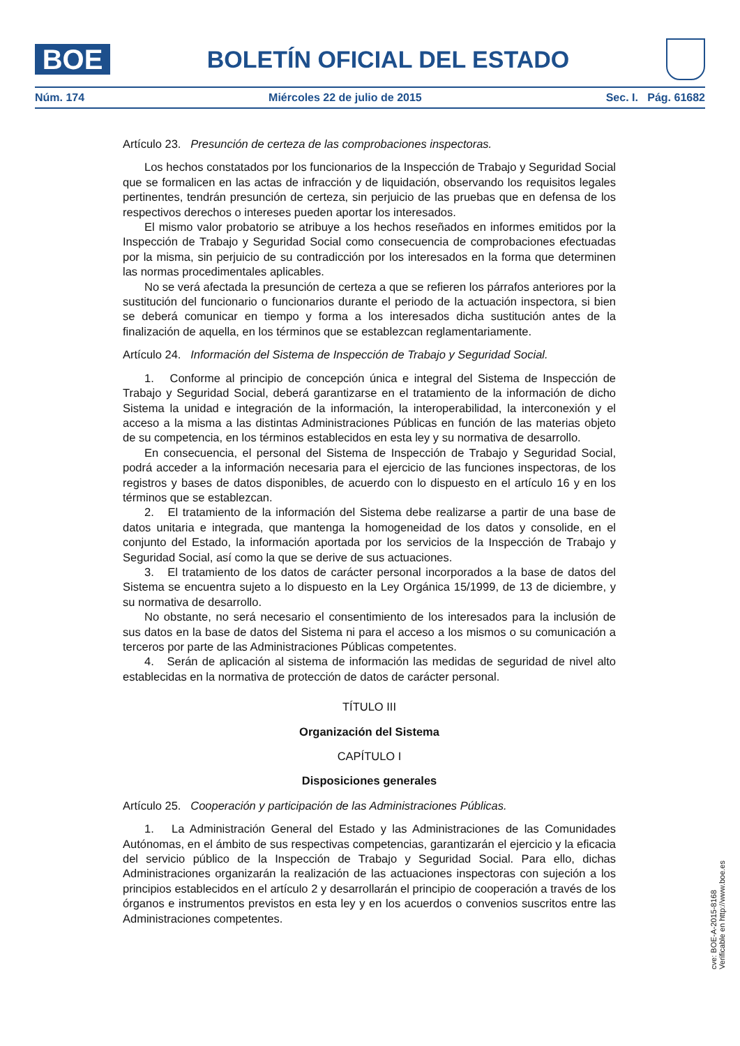BOE
BOLETÍN OFICIAL DEL ESTADO
Núm. 174 Miércoles 22 de julio de 2015 Sec. I. Pág. 61682
Artículo 23. Presunción de certeza de las comprobaciones inspectoras.
Los hechos constatados por los funcionarios de la Inspección de Trabajo y Seguridad Social que se formalicen en las actas de infracción y de liquidación, observando los requisitos legales pertinentes, tendrán presunción de certeza, sin perjuicio de las pruebas que en defensa de los respectivos derechos o intereses pueden aportar los interesados.
El mismo valor probatorio se atribuye a los hechos reseñados en informes emitidos por la Inspección de Trabajo y Seguridad Social como consecuencia de comprobaciones efectuadas por la misma, sin perjuicio de su contradicción por los interesados en la forma que determinen las normas procedimentales aplicables.
No se verá afectada la presunción de certeza a que se refieren los párrafos anteriores por la sustitución del funcionario o funcionarios durante el periodo de la actuación inspectora, si bien se deberá comunicar en tiempo y forma a los interesados dicha sustitución antes de la finalización de aquella, en los términos que se establezcan reglamentariamente.
Artículo 24. Información del Sistema de Inspección de Trabajo y Seguridad Social.
1. Conforme al principio de concepción única e integral del Sistema de Inspección de Trabajo y Seguridad Social, deberá garantizarse en el tratamiento de la información de dicho Sistema la unidad e integración de la información, la interoperabilidad, la interconexión y el acceso a la misma a las distintas Administraciones Públicas en función de las materias objeto de su competencia, en los términos establecidos en esta ley y su normativa de desarrollo.
En consecuencia, el personal del Sistema de Inspección de Trabajo y Seguridad Social, podrá acceder a la información necesaria para el ejercicio de las funciones inspectoras, de los registros y bases de datos disponibles, de acuerdo con lo dispuesto en el artículo 16 y en los términos que se establezcan.
2. El tratamiento de la información del Sistema debe realizarse a partir de una base de datos unitaria e integrada, que mantenga la homogeneidad de los datos y consolide, en el conjunto del Estado, la información aportada por los servicios de la Inspección de Trabajo y Seguridad Social, así como la que se derive de sus actuaciones.
3. El tratamiento de los datos de carácter personal incorporados a la base de datos del Sistema se encuentra sujeto a lo dispuesto en la Ley Orgánica 15/1999, de 13 de diciembre, y su normativa de desarrollo.
No obstante, no será necesario el consentimiento de los interesados para la inclusión de sus datos en la base de datos del Sistema ni para el acceso a los mismos o su comunicación a terceros por parte de las Administraciones Públicas competentes.
4. Serán de aplicación al sistema de información las medidas de seguridad de nivel alto establecidas en la normativa de protección de datos de carácter personal.
TÍTULO III
Organización del Sistema
CAPÍTULO I
Disposiciones generales
Artículo 25. Cooperación y participación de las Administraciones Públicas.
1. La Administración General del Estado y las Administraciones de las Comunidades Autónomas, en el ámbito de sus respectivas competencias, garantizarán el ejercicio y la eficacia del servicio público de la Inspección de Trabajo y Seguridad Social. Para ello, dichas Administraciones organizarán la realización de las actuaciones inspectoras con sujeción a los principios establecidos en el artículo 2 y desarrollarán el principio de cooperación a través de los órganos e instrumentos previstos en esta ley y en los acuerdos o convenios suscritos entre las Administraciones competentes.
cve: BOE-A-2015-8168
Verificable en http://www.boe.es